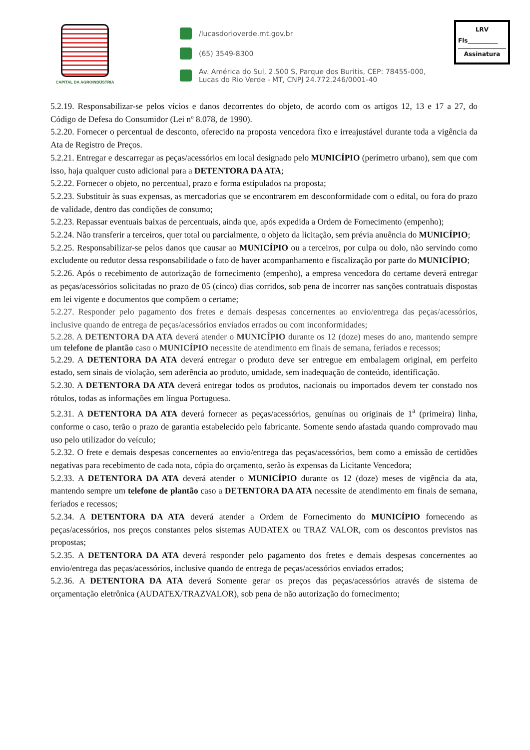CAPITAL DA AGROINDÚSTRIA
/lucasdorioverde.mt.gov.br
(65) 3549-8300
Av. América do Sul, 2.500 S, Parque dos Buritis, CEP: 78455-000,
Lucas do Rio Verde - MT, CNPJ 24.772.246/0001-40
LRV
Fls__________
Assinatura
5.2.19. Responsabilizar-se pelos vícios e danos decorrentes do objeto, de acordo com os artigos 12, 13 e 17 a 27, do Código de Defesa do Consumidor (Lei nº 8.078, de 1990).
5.2.20. Fornecer o percentual de desconto, oferecido na proposta vencedora fixo e irreajustável durante toda a vigência da Ata de Registro de Preços.
5.2.21. Entregar e descarregar as peças/acessórios em local designado pelo MUNICÍPIO (perímetro urbano), sem que com isso, haja qualquer custo adicional para a DETENTORA DA ATA;
5.2.22. Fornecer o objeto, no percentual, prazo e forma estipulados na proposta;
5.2.23. Substituir às suas expensas, as mercadorias que se encontrarem em desconformidade com o edital, ou fora do prazo de validade, dentro das condições de consumo;
5.2.23. Repassar eventuais baixas de percentuais, ainda que, após expedida a Ordem de Fornecimento (empenho);
5.2.24. Não transferir a terceiros, quer total ou parcialmente, o objeto da licitação, sem prévia anuência do MUNICÍPIO;
5.2.25. Responsabilizar-se pelos danos que causar ao MUNICÍPIO ou a terceiros, por culpa ou dolo, não servindo como excludente ou redutor dessa responsabilidade o fato de haver acompanhamento e fiscalização por parte do MUNICÍPIO;
5.2.26. Após o recebimento de autorização de fornecimento (empenho), a empresa vencedora do certame deverá entregar as peças/acessórios solicitadas no prazo de 05 (cinco) dias corridos, sob pena de incorrer nas sanções contratuais dispostas em lei vigente e documentos que compõem o certame;
5.2.27. Responder pelo pagamento dos fretes e demais despesas concernentes ao envio/entrega das peças/acessórios, inclusive quando de entrega de peças/acessórios enviados errados ou com inconformidades;
5.2.28. A DETENTORA DA ATA deverá atender o MUNICÍPIO durante os 12 (doze) meses do ano, mantendo sempre um telefone de plantão caso o MUNICÍPIO necessite de atendimento em finais de semana, feriados e recessos;
5.2.29. A DETENTORA DA ATA deverá entregar o produto deve ser entregue em embalagem original, em perfeito estado, sem sinais de violação, sem aderência ao produto, umidade, sem inadequação de conteúdo, identificação.
5.2.30. A DETENTORA DA ATA deverá entregar todos os produtos, nacionais ou importados devem ter constado nos rótulos, todas as informações em língua Portuguesa.
5.2.31. A DETENTORA DA ATA deverá fornecer as peças/acessórios, genuínas ou originais de 1<sup>a</sup> (primeira) linha, conforme o caso, terão o prazo de garantia estabelecido pelo fabricante. Somente sendo afastada quando comprovado mau uso pelo utilizador do veículo;
5.2.32. O frete e demais despesas concernentes ao envio/entrega das peças/acessórios, bem como a emissão de certidões negativas para recebimento de cada nota, cópia do orçamento, serão às expensas da Licitante Vencedora;
5.2.33. A DETENTORA DA ATA deverá atender o MUNICÍPIO durante os 12 (doze) meses de vigência da ata, mantendo sempre um telefone de plantão caso a DETENTORA DA ATA necessite de atendimento em finais de semana, feriados e recessos;
5.2.34. A DETENTORA DA ATA deverá atender a Ordem de Fornecimento do MUNICÍPIO fornecendo as peças/acessórios, nos preços constantes pelos sistemas AUDATEX ou TRAZ VALOR, com os descontos previstos nas propostas;
5.2.35. A DETENTORA DA ATA deverá responder pelo pagamento dos fretes e demais despesas concernentes ao envio/entrega das peças/acessórios, inclusive quando de entrega de peças/acessórios enviados errados;
5.2.36. A DETENTORA DA ATA deverá Somente gerar os preços das peças/acessórios através de sistema de orçamentação eletrônica (AUDATEX/TRAZVALOR), sob pena de não autorização do fornecimento;